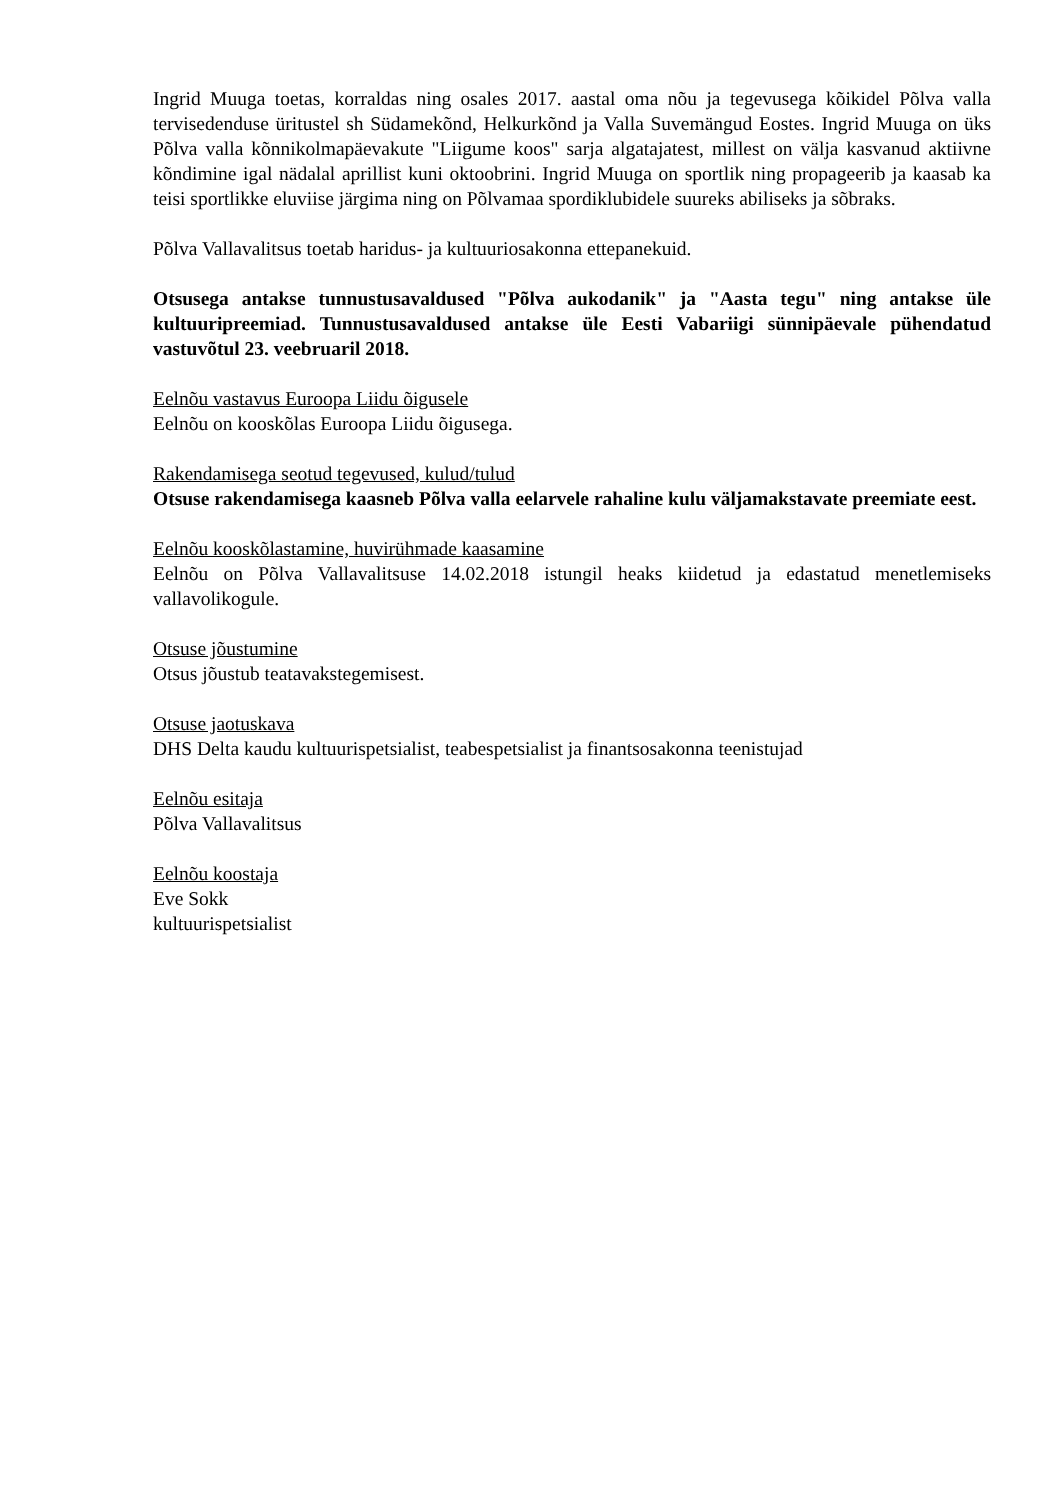Ingrid Muuga toetas, korraldas ning osales 2017. aastal oma nõu ja tegevusega kõikidel Põlva valla tervisedenduse üritustel sh Südamekõnd, Helkurkõnd ja Valla Suvemängud Eostes. Ingrid Muuga on üks Põlva valla kõnnikolmapäevakute "Liigume koos" sarja algatajatest, millest on välja kasvanud aktiivne kõndimine igal nädalal aprillist kuni oktoobrini. Ingrid Muuga on sportlik ning propageerib ja kaasab ka teisi sportlikke eluviise järgima ning on Põlvamaa spordiklubidele suureks abiliseks ja sõbraks.
Põlva Vallavalitsus toetab haridus- ja kultuuriosakonna ettepanekuid.
Otsusega antakse tunnustusavaldused "Põlva aukodanik" ja "Aasta tegu" ning antakse üle kultuuripreemiad. Tunnustusavaldused antakse üle Eesti Vabariigi sünnipäevale pühendatud vastuvõtul 23. veebruaril 2018.
Eelnõu vastavus Euroopa Liidu õigusele
Eelnõu on kooskõlas Euroopa Liidu õigusega.
Rakendamisega seotud tegevused, kulud/tulud
Otsuse rakendamisega kaasneb Põlva valla eelarvele rahaline kulu väljamakstavate preemiate eest.
Eelnõu kooskõlastamine, huvirühmade kaasamine
Eelnõu on Põlva Vallavalitsuse 14.02.2018 istungil heaks kiidetud ja edastatud menetlemiseks vallavolikogule.
Otsuse jõustumine
Otsus jõustub teatavakstegemisest.
Otsuse jaotuskava
DHS Delta kaudu kultuurispetsialist, teabespetsialist ja finantsosakonna teenistujad
Eelnõu esitaja
Põlva Vallavalitsus
Eelnõu koostaja
Eve Sokk
kultuurispetsialist